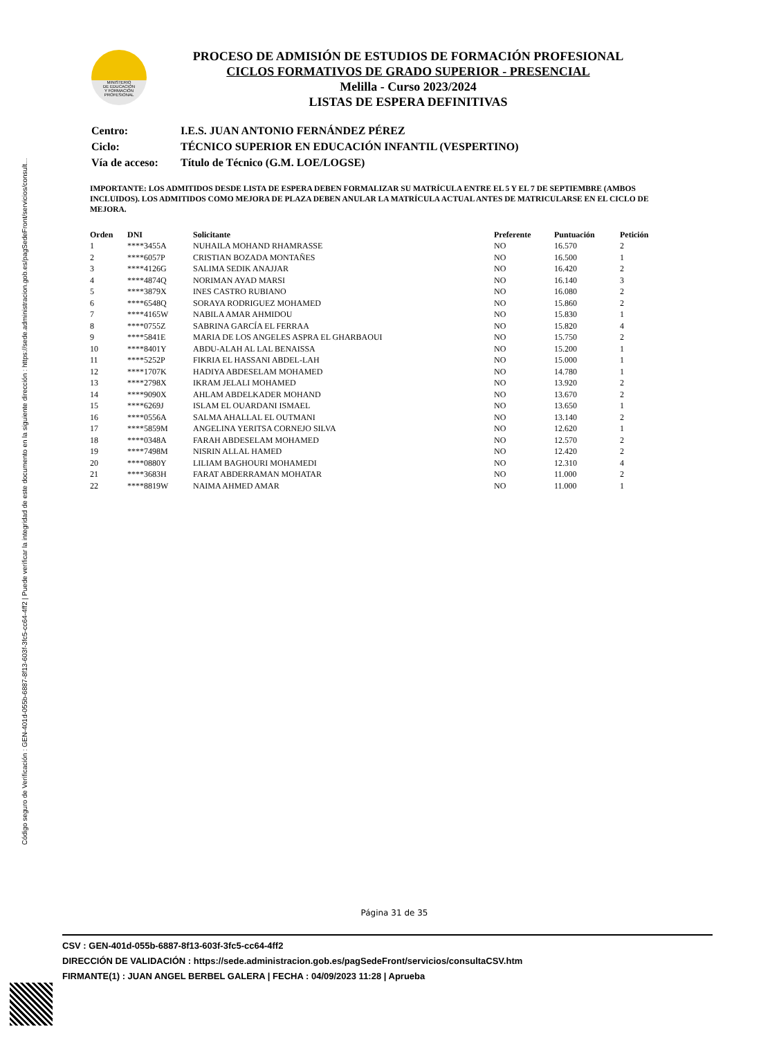Código seguro de Verificación : GEN-401d-055b-6887-8f13-603f-3fc5-cc64-4ff2 | Puede verificar la integridad de este documento en la siguiente dirección : https://sede.administracion.gob.es/pagSedeFront/servicios/consult...
MINISTERIO
DE EDUCACIÓN
Y FORMACIÓN
PROFESIONAL
PROCESO DE ADMISIÓN DE ESTUDIOS DE FORMACIÓN PROFESIONAL
CICLOS FORMATIVOS DE GRADO SUPERIOR - PRESENCIAL
Melilla - Curso 2023/2024
LISTAS DE ESPERA DEFINITIVAS
| Centro: | I.E.S. JUAN ANTONIO FERNÁNDEZ PÉREZ |
| Ciclo: | TÉCNICO SUPERIOR EN EDUCACIÓN INFANTIL (VESPERTINO) |
| Vía de acceso: | Título de Técnico (G.M. LOE/LOGSE) |
IMPORTANTE: LOS ADMITIDOS DESDE LISTA DE ESPERA DEBEN FORMALIZAR SU MATRÍCULA ENTRE EL 5 Y EL 7 DE SEPTIEMBRE (AMBOS INCLUIDOS). LOS ADMITIDOS COMO MEJORA DE PLAZA DEBEN ANULAR LA MATRÍCULA ACTUAL ANTES DE MATRICULARSE EN EL CICLO DE MEJORA.
| Orden | DNI | Solicitante | Preferente | Puntuación | Petición |
| --- | --- | --- | --- | --- | --- |
| 1 | ****3455A | NUHAILA MOHAND RHAMRASSE | NO | 16.570 | 2 |
| 2 | ****6057P | CRISTIAN BOZADA MONTAÑES | NO | 16.500 | 1 |
| 3 | ****4126G | SALIMA SEDIK ANAJJAR | NO | 16.420 | 2 |
| 4 | ****4874Q | NORIMAN AYAD MARSI | NO | 16.140 | 3 |
| 5 | ****3879X | INES CASTRO RUBIANO | NO | 16.080 | 2 |
| 6 | ****6548Q | SORAYA RODRIGUEZ MOHAMED | NO | 15.860 | 2 |
| 7 | ****4165W | NABILA AMAR AHMIDOU | NO | 15.830 | 1 |
| 8 | ****0755Z | SABRINA GARCÍA EL FERRAA | NO | 15.820 | 4 |
| 9 | ****5841E | MARIA DE LOS ANGELES ASPRA EL GHARBAOUI | NO | 15.750 | 2 |
| 10 | ****8401Y | ABDU-ALAH AL LAL BENAISSA | NO | 15.200 | 1 |
| 11 | ****5252P | FIKRIA EL HASSANI ABDEL-LAH | NO | 15.000 | 1 |
| 12 | ****1707K | HADIYA ABDESELAM MOHAMED | NO | 14.780 | 1 |
| 13 | ****2798X | IKRAM JELALI MOHAMED | NO | 13.920 | 2 |
| 14 | ****9090X | AHLAM ABDELKADER MOHAND | NO | 13.670 | 2 |
| 15 | ****6269J | ISLAM EL OUARDANI ISMAEL | NO | 13.650 | 1 |
| 16 | ****0556A | SALMA AHALLAL EL OUTMANI | NO | 13.140 | 2 |
| 17 | ****5859M | ANGELINA YERITSA CORNEJO SILVA | NO | 12.620 | 1 |
| 18 | ****0348A | FARAH ABDESELAM MOHAMED | NO | 12.570 | 2 |
| 19 | ****7498M | NISRIN ALLAL HAMED | NO | 12.420 | 2 |
| 20 | ****0880Y | LILIAM BAGHOURI MOHAMEDI | NO | 12.310 | 4 |
| 21 | ****3683H | FARAT ABDERRAMAN MOHATAR | NO | 11.000 | 2 |
| 22 | ****8819W | NAIMA AHMED AMAR | NO | 11.000 | 1 |
Página 31 de 35
CSV : GEN-401d-055b-6887-8f13-603f-3fc5-cc64-4ff2
DIRECCIÓN DE VALIDACIÓN : https://sede.administracion.gob.es/pagSedeFront/servicios/consultaCSV.htm
FIRMANTE(1) : JUAN ANGEL BERBEL GALERA | FECHA : 04/09/2023 11:28 | Aprueba